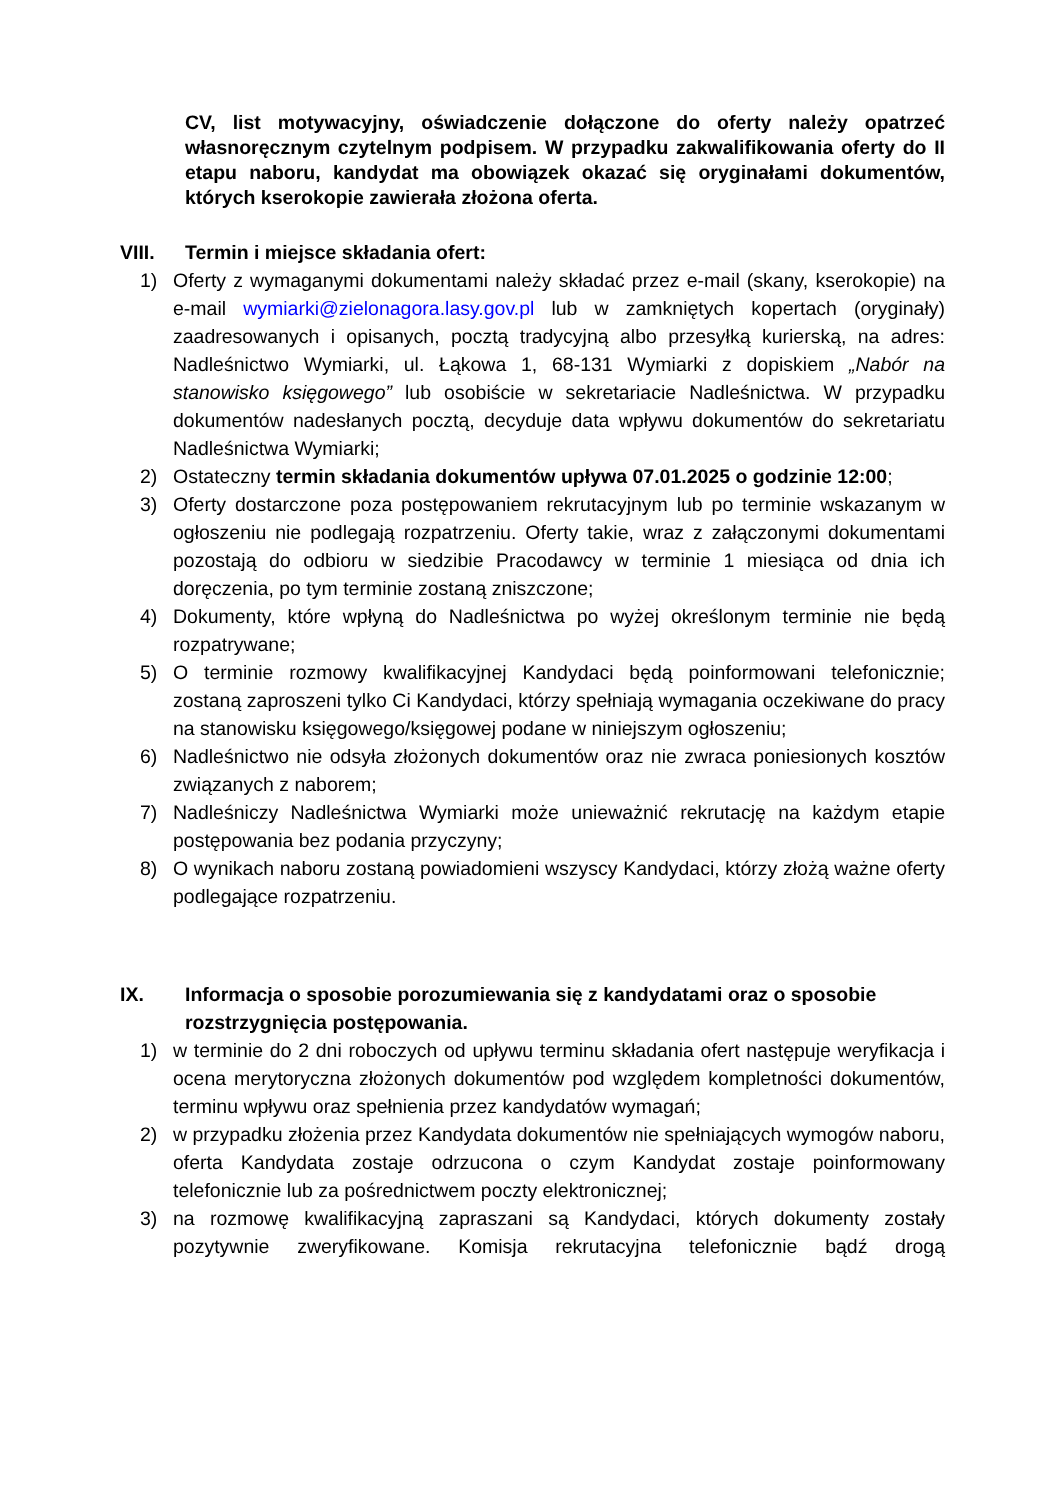CV, list motywacyjny, oświadczenie dołączone do oferty należy opatrzeć własnoręcznym czytelnym podpisem. W przypadku zakwalifikowania oferty do II etapu naboru, kandydat ma obowiązek okazać się oryginałami dokumentów, których kserokopie zawierała złożona oferta.
VIII. Termin i miejsce składania ofert:
1) Oferty z wymaganymi dokumentami należy składać przez e-mail (skany, kserokopie) na e-mail wymiarki@zielonagora.lasy.gov.pl lub w zamkniętych kopertach (oryginały) zaadresowanych i opisanych, pocztą tradycyjną albo przesyłką kurierską, na adres: Nadleśnictwo Wymiarki, ul. Łąkowa 1, 68-131 Wymiarki z dopiskiem „Nabór na stanowisko księgowego” lub osobiście w sekretariacie Nadleśnictwa. W przypadku dokumentów nadesłanych pocztą, decyduje data wpływu dokumentów do sekretariatu Nadleśnictwa Wymiarki;
2) Ostateczny termin składania dokumentów upływa 07.01.2025 o godzinie 12:00;
3) Oferty dostarczone poza postępowaniem rekrutacyjnym lub po terminie wskazanym w ogłoszeniu nie podlegają rozpatrzeniu. Oferty takie, wraz z załączonymi dokumentami pozostają do odbioru w siedzibie Pracodawcy w terminie 1 miesiąca od dnia ich doręczenia, po tym terminie zostaną zniszczone;
4) Dokumenty, które wpłyną do Nadleśnictwa po wyżej określonym terminie nie będą rozpatrywane;
5) O terminie rozmowy kwalifikacyjnej Kandydaci będą poinformowani telefonicznie; zostaną zaproszeni tylko Ci Kandydaci, którzy spełniają wymagania oczekiwane do pracy na stanowisku księgowego/księgowej podane w niniejszym ogłoszeniu;
6) Nadleśnictwo nie odsyła złożonych dokumentów oraz nie zwraca poniesionych kosztów związanych z naborem;
7) Nadleśniczy Nadleśnictwa Wymiarki może unieważnić rekrutację na każdym etapie postępowania bez podania przyczyny;
8) O wynikach naboru zostaną powiadomieni wszyscy Kandydaci, którzy złożą ważne oferty podlegające rozpatrzeniu.
IX. Informacja o sposobie porozumiewania się z kandydatami oraz o sposobie rozstrzygnięcia postępowania.
1) w terminie do 2 dni roboczych od upływu terminu składania ofert następuje weryfikacja i ocena merytoryczna złożonych dokumentów pod względem kompletności dokumentów, terminu wpływu oraz spełnienia przez kandydatów wymagań;
2) w przypadku złożenia przez Kandydata dokumentów nie spełniających wymogów naboru, oferta Kandydata zostaje odrzucona o czym Kandydat zostaje poinformowany telefonicznie lub za pośrednictwem poczty elektronicznej;
3) na rozmowę kwalifikacyjną zapraszani są Kandydaci, których dokumenty zostały pozytywnie zweryfikowane. Komisja rekrutacyjna telefonicznie bądź drogą